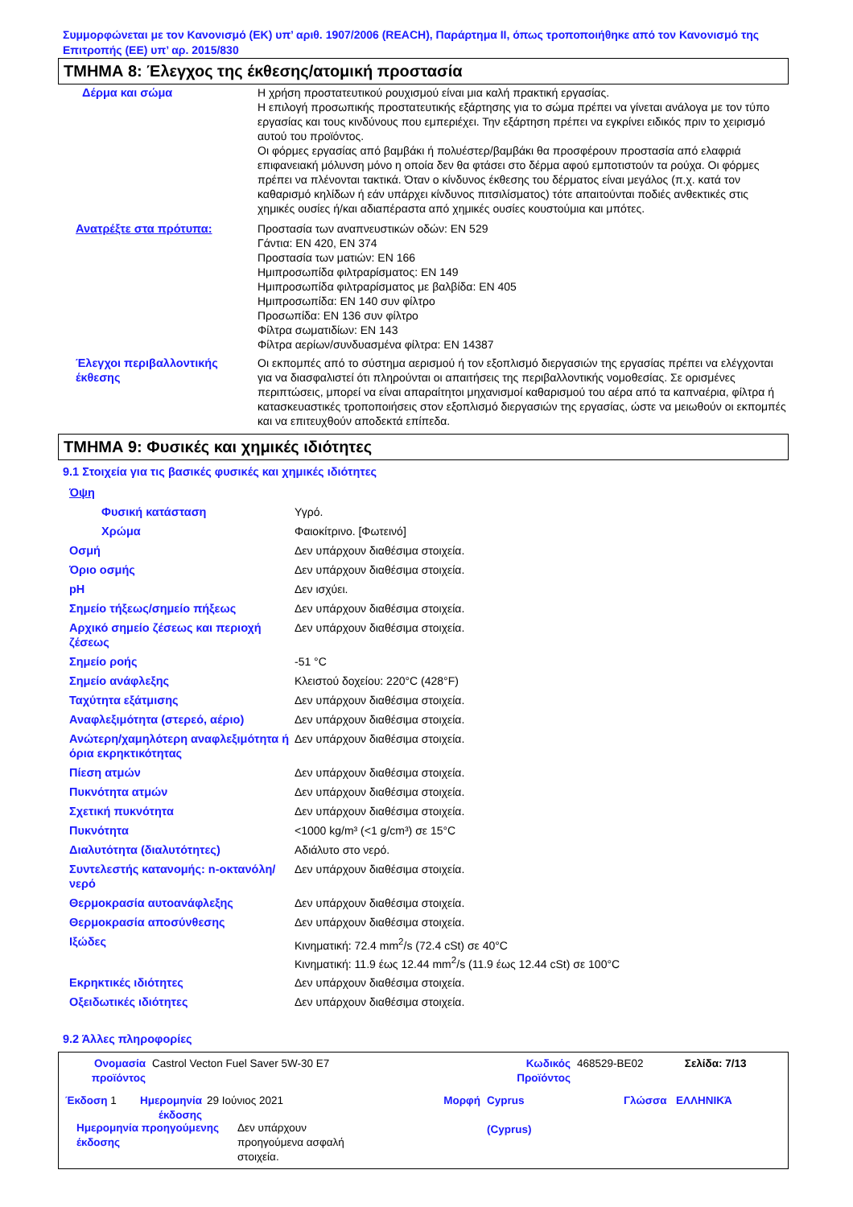Συμμορφώνεται με τον Κανονισμό (ΕΚ) υπ’ αριθ. 1907/2006 (REACH), Παράρτημα ΙΙ, όπως τροποποιήθηκε από τον Κανονισμό της Επιτροπής (ΕΕ) υπ’ αρ. 2015/830
ΤΜΗΜΑ 8: Έλεγχος της έκθεσης/ατομική προστασία
| Δέρμα και σώμα | Η χρήση προστατευτικού ρουχισμού είναι μια καλή πρακτική εργασίας. Η επιλογή προσωπικής προστατευτικής εξάρτησης για το σώμα πρέπει να γίνεται ανάλογα με τον τύπο εργασίας και τους κινδύνους που εμπεριέχει. Την εξάρτηση πρέπει να εγκρίνει ειδικός πριν το χειρισμό αυτού του προϊόντος. Οι φόρμες εργασίας από βαμβάκι ή πολυέστερ/βαμβάκι θα προσφέρουν προστασία από ελαφριά επιφανειακή μόλυνση μόνο η οποία δεν θα φτάσει στο δέρμα αφού εμποτιστούν τα ρούχα. Οι φόρμες πρέπει να πλένονται τακτικά. Όταν ο κίνδυνος έκθεσης του δέρματος είναι μεγάλος (π.χ. κατά τον καθαρισμό κηλίδων ή εάν υπάρχει κίνδυνος πιτσιλίσματος) τότε απαιτούνται ποδιές ανθεκτικές στις χημικές ουσίες ή/και αδιαπέραστα από χημικές ουσίες κουστούμια και μπότες. |
| Ανατρέξτε στα πρότυπα: | Προστασία των αναπνευστικών οδών: EN 529 Γάντια: EN 420, EN 374 Προστασία των ματιών: EN 166 Ημιπροσωπίδα φιλτραρίσματος: EN 149 Ημιπροσωπίδα φιλτραρίσματος με βαλβίδα: EN 405 Ημιπροσωπίδα: EN 140 συν φίλτρο Προσωπίδα: EN 136 συν φίλτρο Φίλτρα σωματιδίων: EN 143 Φίλτρα αερίων/συνδυασμένα φίλτρα: EN 14387 |
| Έλεγχοι περιβαλλοντικής έκθεσης | Οι εκπομπές από το σύστημα αερισμού ή τον εξοπλισμό διεργασιών της εργασίας πρέπει να ελέγχονται για να διασφαλιστεί ότι πληρούνται οι απαιτήσεις της περιβαλλοντικής νομοθεσίας. Σε ορισμένες περιπτώσεις, μπορεί να είναι απαραίτητοι μηχανισμοί καθαρισμού του αέρα από τα καπναέρια, φίλτρα ή κατασκευαστικές τροποποιήσεις στον εξοπλισμό διεργασιών της εργασίας, ώστε να μειωθούν οι εκπομπές και να επιτευχθούν αποδεκτά επίπεδα. |
ΤΜΗΜΑ 9: Φυσικές και χημικές ιδιότητες
9.1 Στοιχεία για τις βασικές φυσικές και χημικές ιδιότητες
| Όψη | |
| Φυσική κατάσταση | Υγρό. |
| Χρώμα | Φαιοκίτρινο. [Φωτεινό] |
| Οσμή | Δεν υπάρχουν διαθέσιμα στοιχεία. |
| Όριο οσμής | Δεν υπάρχουν διαθέσιμα στοιχεία. |
| pH | Δεν ισχύει. |
| Σημείο τήξεως/σημείο πήξεως | Δεν υπάρχουν διαθέσιμα στοιχεία. |
| Αρχικό σημείο ζέσεως και περιοχή ζέσεως | Δεν υπάρχουν διαθέσιμα στοιχεία. |
| Σημείο ροής | -51 °C |
| Σημείο ανάφλεξης | Κλειστού δοχείου: 220°C (428°F) |
| Ταχύτητα εξάτμισης | Δεν υπάρχουν διαθέσιμα στοιχεία. |
| Αναφλεξιμότητα (στερεό, αέριο) | Δεν υπάρχουν διαθέσιμα στοιχεία. |
| Ανώτερη/χαμηλότερη αναφλεξιμότητα ή όρια εκρηκτικότητας | Δεν υπάρχουν διαθέσιμα στοιχεία. |
| Πίεση ατμών | Δεν υπάρχουν διαθέσιμα στοιχεία. |
| Πυκνότητα ατμών | Δεν υπάρχουν διαθέσιμα στοιχεία. |
| Σχετική πυκνότητα | Δεν υπάρχουν διαθέσιμα στοιχεία. |
| Πυκνότητα | <1000 kg/m³ (<1 g/cm³) σε 15°C |
| Διαλυτότητα (διαλυτότητες) | Αδιάλυτο στο νερό. |
| Συντελεστής κατανομής: n-οκτανόλη/νερό | Δεν υπάρχουν διαθέσιμα στοιχεία. |
| Θερμοκρασία αυτοανάφλεξης | Δεν υπάρχουν διαθέσιμα στοιχεία. |
| Θερμοκρασία αποσύνθεσης | Δεν υπάρχουν διαθέσιμα στοιχεία. |
| Ιξώδες | Κινηματική: 72.4 mm<sup>2</sup>/s (72.4 cSt) σε 40°C Κινηματική: 11.9 έως 12.44 mm<sup>2</sup>/s (11.9 έως 12.44 cSt) σε 100°C |
| Εκρηκτικές ιδιότητες | Δεν υπάρχουν διαθέσιμα στοιχεία. |
| Οξειδωτικές ιδιότητες | Δεν υπάρχουν διαθέσιμα στοιχεία. |
9.2 Άλλες πληροφορίες
| Ονομασία προϊόντος | Castrol Vecton Fuel Saver 5W-30 E7 | Κωδικός Προϊόντος | 468529-BE02 | Σελίδα: 7/13 |
| Έκδοση 1 | Ημερομηνία έκδοσης | 29 Ιούνιος 2021 | Μορφή | Cyprus (Cyprus) | Γλώσσα ΕΛΛΗΝΙΚΆ |
| Ημερομηνία προηγούμενης έκδοσης | Δεν υπάρχουν προηγούμενα ασφαλή στοιχεία. | |